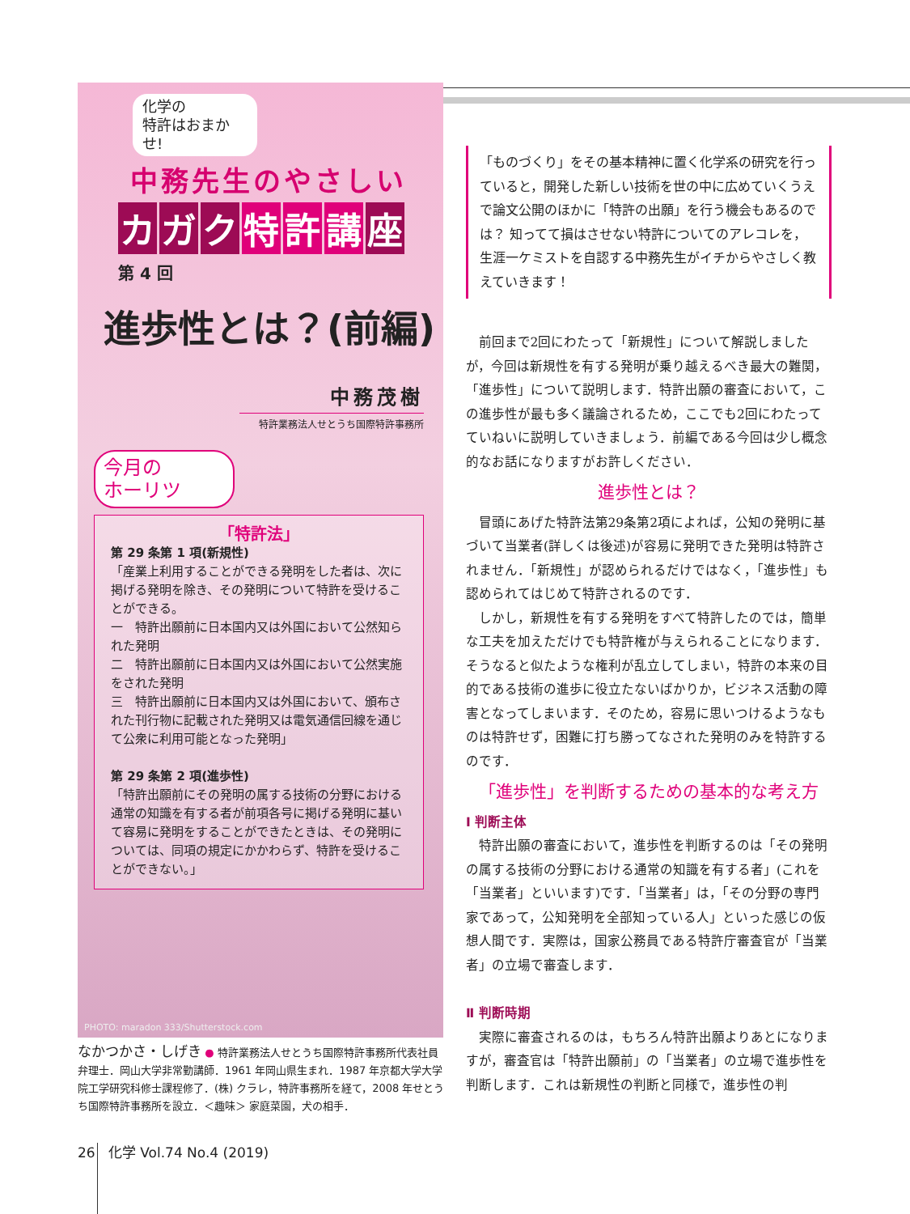化学の
特許はおまかせ!
中務先生のやさしい
カガ ク 特 許 講 座
第 4 回
進歩性とは？(前編)
中務茂樹
特許業務法人せとうち国際特許事務所
今月の
ホーリツ
「特許法」
第 29 条第 1 項(新規性)
「産業上利用することができる発明をした者は、次に掲げる発明を除き、その発明について特許を受けることができる。
一　特許出願前に日本国内又は外国において公然知られた発明
二　特許出願前に日本国内又は外国において公然実施をされた発明
三　特許出願前に日本国内又は外国において、頒布された刊行物に記載された発明又は電気通信回線を通じて公衆に利用可能となった発明」
第 29 条第 2 項(進歩性)
「特許出願前にその発明の属する技術の分野における通常の知識を有する者が前項各号に掲げる発明に基いて容易に発明をすることができたときは、その発明については、同項の規定にかかわらず、特許を受けることができない。」
PHOTO: maradon 333/Shutterstock.com
なかつかさ・しげき ● 特許業務法人せとうち国際特許事務所代表社員弁理士．岡山大学非常勤講師．1961 年岡山県生まれ．1987 年京都大学大学院工学研究科修士課程修了．(株) クラレ，特許事務所を経て，2008 年せとうち国際特許事務所を設立．＜趣味＞ 家庭菜園，犬の相手．
「ものづくり」をその基本精神に置く化学系の研究を行っていると，開発した新しい技術を世の中に広めていくうえで論文公開のほかに「特許の出願」を行う機会もあるのでは？ 知ってて損はさせない特許についてのアレコレを，生涯一ケミストを自認する中務先生がイチからやさしく教えていきます！
前回まで2回にわたって「新規性」について解説しましたが，今回は新規性を有する発明が乗り越えるべき最大の難関，「進歩性」について説明します．特許出願の審査において，この進歩性が最も多く議論されるため，ここでも2回にわたってていねいに説明していきましょう．前編である今回は少し概念的なお話になりますがお許しください．
進歩性とは？
冒頭にあげた特許法第29条第2項によれば，公知の発明に基づいて当業者(詳しくは後述)が容易に発明できた発明は特許されません．「新規性」が認められるだけではなく，「進歩性」も認められてはじめて特許されるのです．
しかし，新規性を有する発明をすべて特許したのでは，簡単な工夫を加えただけでも特許権が与えられることになります．そうなると似たような権利が乱立してしまい，特許の本来の目的である技術の進歩に役立たないばかりか，ビジネス活動の障害となってしまいます．そのため，容易に思いつけるようなものは特許せず，困難に打ち勝ってなされた発明のみを特許するのです．
「進歩性」を判断するための基本的な考え方
Ⅰ 判断主体
特許出願の審査において，進歩性を判断するのは「その発明の属する技術の分野における通常の知識を有する者」(これを「当業者」といいます)です．「当業者」は，「その分野の専門家であって，公知発明を全部知っている人」といった感じの仮想人間です．実際は，国家公務員である特許庁審査官が「当業者」の立場で審査します．
Ⅱ 判断時期
実際に審査されるのは，もちろん特許出願よりあとになりますが，審査官は「特許出願前」の「当業者」の立場で進歩性を判断します．これは新規性の判断と同様で，進歩性の判
26 化学 Vol.74 No.4 (2019)